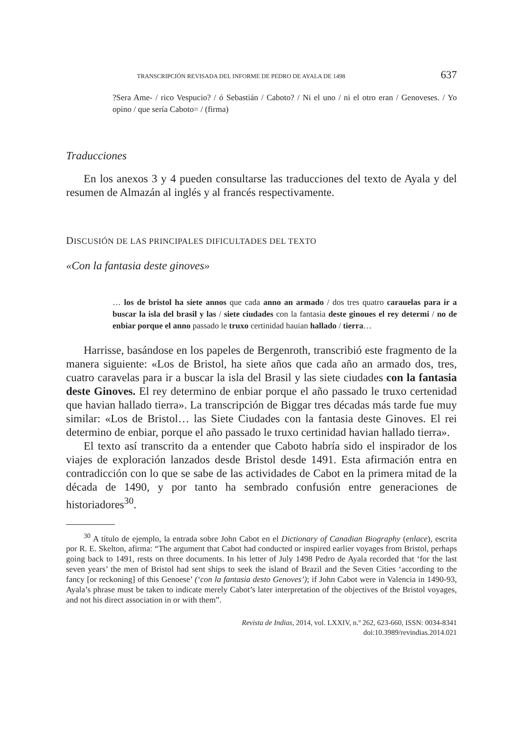TRANSCRIPCIÓN REVISADA DEL INFORME DE PEDRO DE AYALA DE 1498 637
?Sera Ame- / rico Vespucio? / ó Sebastián / Caboto? / Ni el uno / ni el otro eran / Genoveses. / Yo opino / que sería Caboto= / (firma)
Traducciones
En los anexos 3 y 4 pueden consultarse las traducciones del texto de Ayala y del resumen de Almazán al inglés y al francés respectivamente.
DISCUSIÓN DE LAS PRINCIPALES DIFICULTADES DEL TEXTO
«Con la fantasia deste ginoves»
… los de bristol ha siete annos que cada anno an armado / dos tres quatro carauelas para ir a buscar la isla del brasil y las / siete ciudades con la fantasia deste ginoues el rey determi / no de enbiar porque el anno passado le truxo certinidad hauian hallado / tierra…
Harrisse, basándose en los papeles de Bergenroth, transcribió este fragmento de la manera siguiente: «Los de Bristol, ha siete años que cada año an armado dos, tres, cuatro caravelas para ir a buscar la isla del Brasil y las siete ciudades con la fantasia deste Ginoves. El rey determino de enbiar porque el año passado le truxo certenidad que havian hallado tierra». La transcripción de Biggar tres décadas más tarde fue muy similar: «Los de Bristol… las Siete Ciudades con la fantasia deste Ginoves. El rei determino de enbiar, porque el año passado le truxo certinidad havian hallado tierra».
El texto así transcrito da a entender que Caboto habría sido el inspirador de los viajes de exploración lanzados desde Bristol desde 1491. Esta afirmación entra en contradicción con lo que se sabe de las actividades de Cabot en la primera mitad de la década de 1490, y por tanto ha sembrado confusión entre generaciones de historiadores<sup>30</sup>.
<sup>30</sup> A título de ejemplo, la entrada sobre John Cabot en el Dictionary of Canadian Biography (enlace), escrita por R. E. Skelton, afirma: “The argument that Cabot had conducted or inspired earlier voyages from Bristol, perhaps going back to 1491, rests on three documents. In his letter of July 1498 Pedro de Ayala recorded that ‘for the last seven years’ the men of Bristol had sent ships to seek the island of Brazil and the Seven Cities ‘according to the fancy [or reckoning] of this Genoese’ (‘con la fantasia desto Genoves’); if John Cabot were in Valencia in 1490-93, Ayala’s phrase must be taken to indicate merely Cabot’s later interpretation of the objectives of the Bristol voyages, and not his direct association in or with them”.
Revista de Indias, 2014, vol. LXXIV, n.º 262, 623-660, ISSN: 0034-8341
doi:10.3989/revindias.2014.021